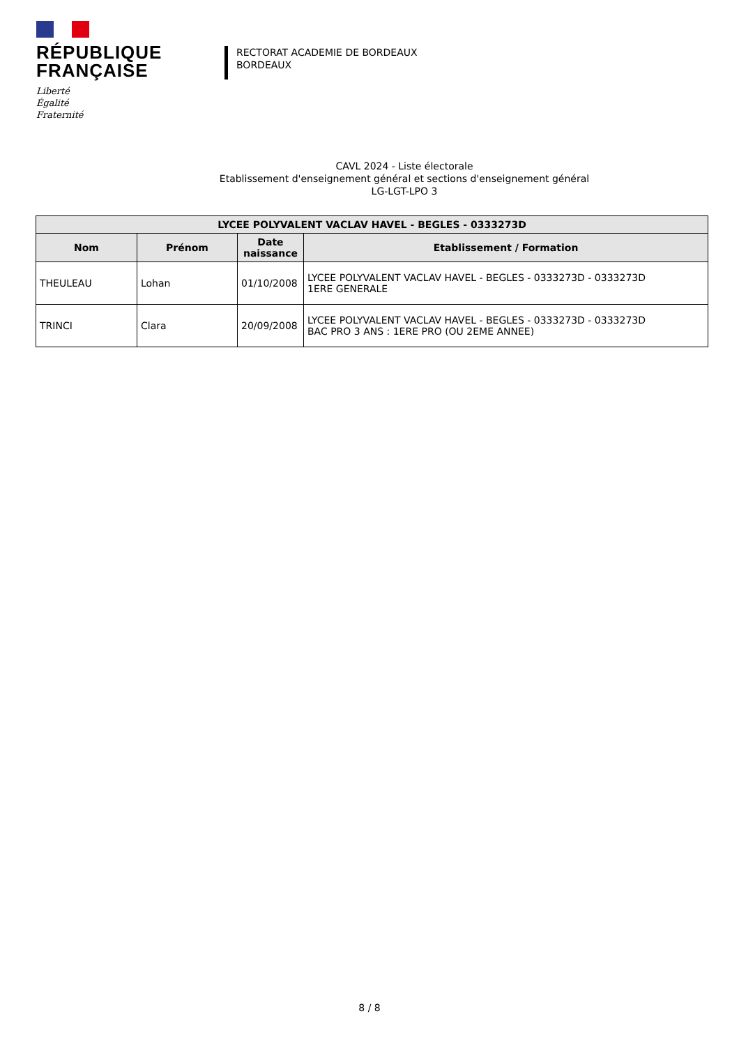RÉPUBLIQUE
FRANÇAISE
Liberté
Égalité
Fraternité
RECTORAT ACADEMIE DE BORDEAUX
BORDEAUX
CAVL 2024 - Liste électorale
Etablissement d'enseignement général et sections d'enseignement général
LG-LGT-LPO 3
| LYCEE POLYVALENT VACLAV HAVEL - BEGLES - 0333273D | | | |
| --- | --- | --- | --- |
| Nom | Prénom | Date naissance | Etablissement / Formation |
| THEULEAU | Lohan | 01/10/2008 | LYCEE POLYVALENT VACLAV HAVEL - BEGLES - 0333273D - 0333273D 1ERE GENERALE |
| TRINCI | Clara | 20/09/2008 | LYCEE POLYVALENT VACLAV HAVEL - BEGLES - 0333273D - 0333273D BAC PRO 3 ANS : 1ERE PRO (OU 2EME ANNEE) |
8 / 8